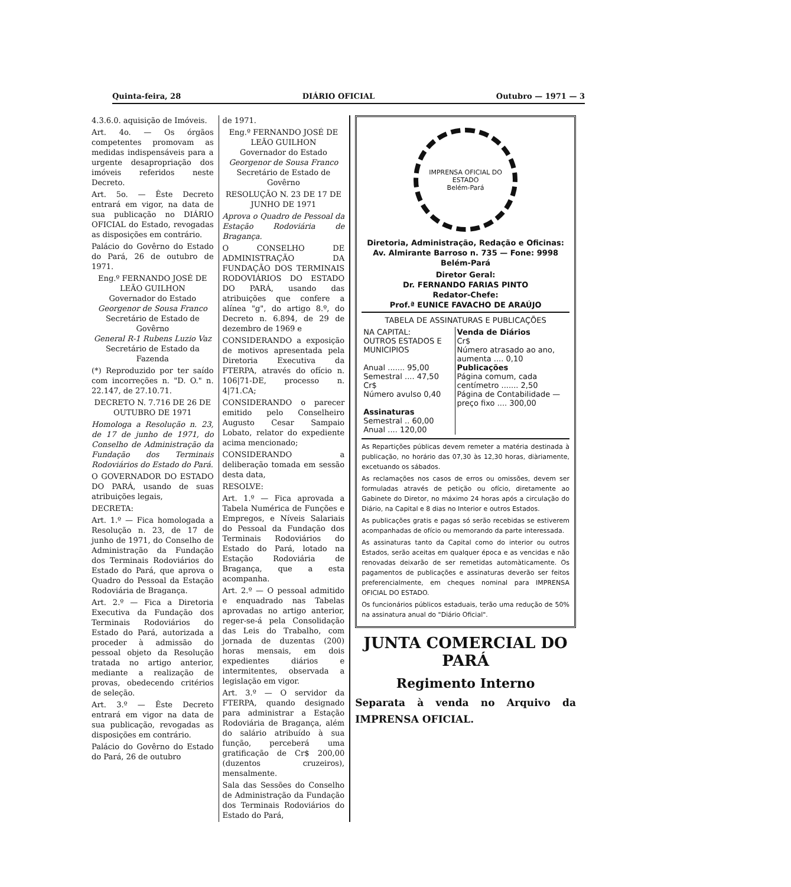Quinta-feira, 28 DIÁRIO OFICIAL Outubro — 1971 — 3
4.3.6.0. aquisição de Imóveis.
Art. 4o. — Os órgãos competentes promovam as medidas indispensáveis para a urgente desapropriação dos imóveis referidos neste Decreto.
Art. 5o. — Êste Decreto entrará em vigor, na data de sua publicação no DIÁRIO OFICIAL do Estado, revogadas as disposições em contrário.
Palácio do Govêrno do Estado do Pará, 26 de outubro de 1971.
Eng.º FERNANDO JOSÉ DE LEÃO GUILHON
Governador do Estado
Georgenor de Sousa Franco
Secretário de Estado de Govêrno
General R-1 Rubens Luzio Vaz
Secretário de Estado da Fazenda
(*) Reproduzido por ter saído com incorreções n. "D. O." n. 22.147, de 27.10.71.
DECRETO N. 7.716 DE 26 DE OUTUBRO DE 1971
Homologa a Resolução n. 23, de 17 de junho de 1971, do Conselho de Administração da Fundação dos Terminais Rodoviários do Estado do Pará.
O GOVERNADOR DO ESTADO DO PARÁ, usando de suas atribuições legais,
DECRETA:
Art. 1.º — Fica homologada a Resolução n. 23, de 17 de junho de 1971, do Conselho de Administração da Fundação dos Terminais Rodoviários do Estado do Pará, que aprova o Quadro do Pessoal da Estação Rodoviária de Bragança.
Art. 2.º — Fica a Diretoria Executiva da Fundação dos Terminais Rodoviários do Estado do Pará, autorizada a proceder à admissão do pessoal objeto da Resolução tratada no artigo anterior, mediante a realização de provas, obedecendo critérios de seleção.
Art. 3.º — Êste Decreto entrará em vigor na data de sua publicação, revogadas as disposições em contrário.
Palácio do Govêrno do Estado do Pará, 26 de outubro
de 1971.
Eng.º FERNANDO JOSÉ DE LEÃO GUILHON
Governador do Estado
Georgenor de Sousa Franco
Secretário de Estado de Govêrno
RESOLUÇÃO N. 23 DE 17 DE JUNHO DE 1971
Aprova o Quadro de Pessoal da Estação Rodoviária de Bragança.
O CONSELHO DE ADMINISTRAÇÃO DA FUNDAÇÃO DOS TERMINAIS RODOVIÁRIOS DO ESTADO DO PARÁ, usando das atribuições que confere a alínea "g", do artigo 8.º, do Decreto n. 6.894, de 29 de dezembro de 1969 e
CONSIDERANDO a exposição de motivos apresentada pela Diretoria Executiva da FTERPA, através do ofício n. 106|71-DE, processo n. 4|71.CA;
CONSIDERANDO o parecer emitido pelo Conselheiro Augusto Cesar Sampaio Lobato, relator do expediente acima mencionado;
CONSIDERANDO a deliberação tomada em sessão desta data,
RESOLVE:
Art. 1.º — Fica aprovada a Tabela Numérica de Funções e Empregos, e Níveis Salariais do Pessoal da Fundação dos Terminais Rodoviários do Estado do Pará, lotado na Estação Rodoviária de Bragança, que a esta acompanha.
Art. 2.º — O pessoal admitido e enquadrado nas Tabelas aprovadas no artigo anterior, reger-se-á pela Consolidação das Leis do Trabalho, com jornada de duzentas (200) horas mensais, em dois expedientes diários e intermitentes, observada a legislação em vigor.
Art. 3.º — O servidor da FTERPA, quando designado para administrar a Estação Rodoviária de Bragança, além do salário atribuído à sua função, perceberá uma gratificação de Cr$ 200,00 (duzentos cruzeiros), mensalmente.
Sala das Sessões do Conselho de Administração da Fundação dos Terminais Rodoviários do Estado do Pará,
IMPRENSA OFICIAL DO ESTADO
Belém-Pará
Diretoria, Administração, Redação e Oficinas:
Av. Almirante Barroso n. 735 — Fone: 9998
Belém-Pará
Diretor Geral:
Dr. FERNANDO FARIAS PINTO
Redator-Chefe:
Prof.ª EUNICE FAVACHO DE ARAÚJO
TABELA DE ASSINATURAS E PUBLICAÇÕES
| NA CAPITAL: OUTROS ESTADOS E MUNICIPIOS Anual ....... 95,00 Semestral .... 47,50 Cr$ Número avulso 0,40 Assinaturas Semestral .. 60,00 Anual .... 120,00 | Venda de Diários Cr$ Número atrasado ao ano, aumenta .... 0,10 Publicações Página comum, cada centímetro ....... 2,50 Página de Contabilidade — preço fixo .... 300,00 |
As Repartições públicas devem remeter a matéria destinada à publicação, no horário das 07,30 às 12,30 horas, diàriamente, excetuando os sábados.
As reclamações nos casos de erros ou omissões, devem ser formuladas através de petição ou ofício, diretamente ao Gabinete do Diretor, no máximo 24 horas após a circulação do Diário, na Capital e 8 dias no Interior e outros Estados.
As publicações gratis e pagas só serão recebidas se estiverem acompanhadas de ofício ou memorando da parte interessada.
As assinaturas tanto da Capital como do interior ou outros Estados, serão aceitas em qualquer época e as vencidas e não renovadas deixarão de ser remetidas automàticamente. Os pagamentos de publicações e assinaturas deverão ser feitos preferencialmente, em cheques nominal para IMPRENSA OFICIAL DO ESTADO.
Os funcionários públicos estaduais, terão uma redução de 50% na assinatura anual do "Diário Oficial".
JUNTA COMERCIAL DO PARÁ
Regimento Interno
Separata à venda no Arquivo da IMPRENSA OFICIAL.